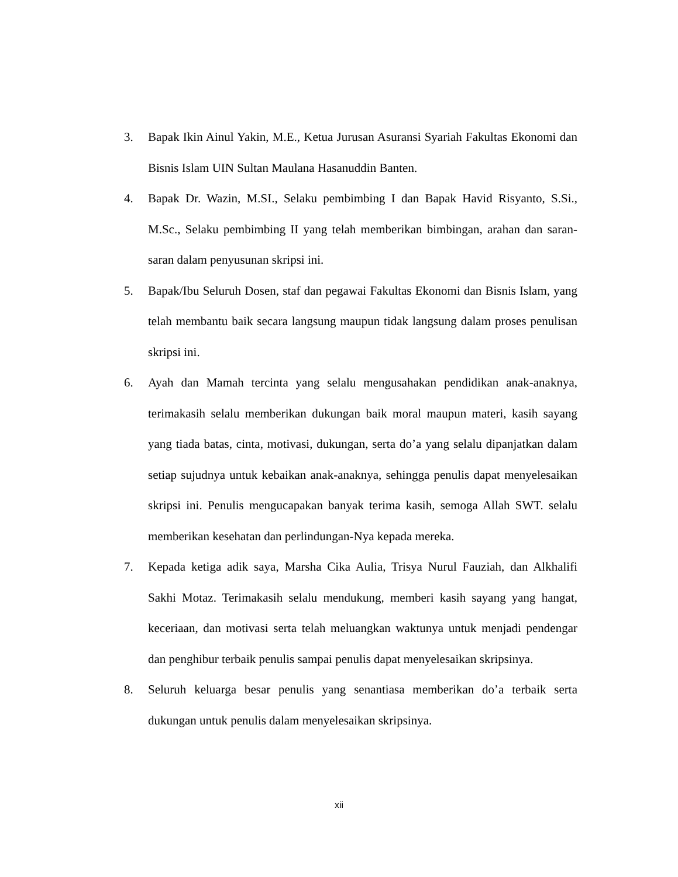3. Bapak Ikin Ainul Yakin, M.E., Ketua Jurusan Asuransi Syariah Fakultas Ekonomi dan Bisnis Islam UIN Sultan Maulana Hasanuddin Banten.
4. Bapak Dr. Wazin, M.SI., Selaku pembimbing I dan Bapak Havid Risyanto, S.Si., M.Sc., Selaku pembimbing II yang telah memberikan bimbingan, arahan dan saran-saran dalam penyusunan skripsi ini.
5. Bapak/Ibu Seluruh Dosen, staf dan pegawai Fakultas Ekonomi dan Bisnis Islam, yang telah membantu baik secara langsung maupun tidak langsung dalam proses penulisan skripsi ini.
6. Ayah dan Mamah tercinta yang selalu mengusahakan pendidikan anak-anaknya, terimakasih selalu memberikan dukungan baik moral maupun materi, kasih sayang yang tiada batas, cinta, motivasi, dukungan, serta do’a yang selalu dipanjatkan dalam setiap sujudnya untuk kebaikan anak-anaknya, sehingga penulis dapat menyelesaikan skripsi ini. Penulis mengucapakan banyak terima kasih, semoga Allah SWT. selalu memberikan kesehatan dan perlindungan-Nya kepada mereka.
7. Kepada ketiga adik saya, Marsha Cika Aulia, Trisya Nurul Fauziah, dan Alkhalifi Sakhi Motaz. Terimakasih selalu mendukung, memberi kasih sayang yang hangat, keceriaan, dan motivasi serta telah meluangkan waktunya untuk menjadi pendengar dan penghibur terbaik penulis sampai penulis dapat menyelesaikan skripsinya.
8. Seluruh keluarga besar penulis yang senantiasa memberikan do’a terbaik serta dukungan untuk penulis dalam menyelesaikan skripsinya.
xii